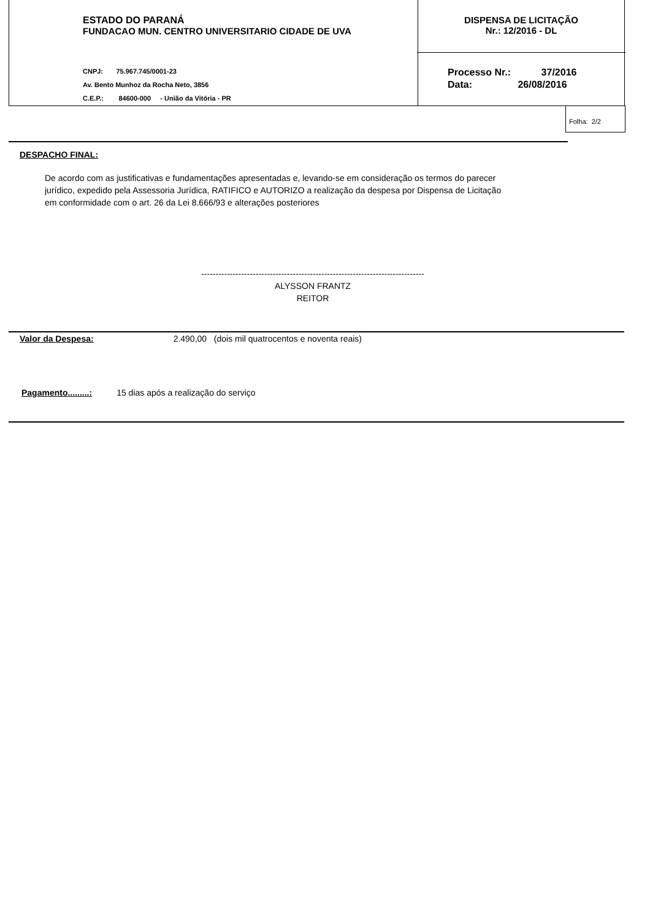ESTADO DO PARANÁ
FUNDACAO MUN. CENTRO UNIVERSITARIO CIDADE DE UVA
CNPJ: 75.967.745/0001-23
Av. Bento Munhoz da Rocha Neto, 3856
C.E.P.: 84600-000 - União da Vitória - PR
DISPENSA DE LICITAÇÃO
Nr.: 12/2016 - DL
Processo Nr.: 37/2016
Data: 26/08/2016
Folha: 2/2
DESPACHO FINAL:
De acordo com as justificativas e fundamentações apresentadas e, levando-se em consideração os termos do parecer
jurídico, expedido pela Assessoria Jurídica, RATIFICO e AUTORIZO a realização da despesa por Dispensa de Licitação
em conformidade com o art. 26 da Lei 8.666/93 e alterações posteriores
------------------------------------------------------------------------------
ALYSSON FRANTZ
REITOR
Valor da Despesa: 2.490,00 (dois mil quatrocentos e noventa reais)
Pagamento.........: 15 dias após a realização do serviço